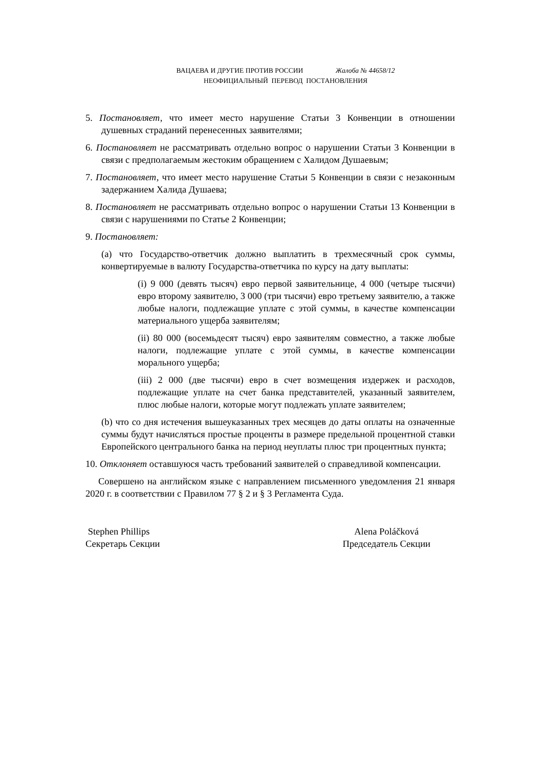ВАЦАЕВА И ДРУГИЕ ПРОТИВ РОССИИ Жалоба № 44658/12
НЕОФИЦИАЛЬНЫЙ ПЕРЕВОД ПОСТАНОВЛЕНИЯ
5. Постановляет, что имеет место нарушение Статьи 3 Конвенции в отношении душевных страданий перенесенных заявителями;
6. Постановляет не рассматривать отдельно вопрос о нарушении Статьи 3 Конвенции в связи с предполагаемым жестоким обращением с Халидом Душаевым;
7. Постановляет, что имеет место нарушение Статьи 5 Конвенции в связи с незаконным задержанием Халида Душаева;
8. Постановляет не рассматривать отдельно вопрос о нарушении Статьи 13 Конвенции в связи с нарушениями по Статье 2 Конвенции;
9. Постановляет:
(a) что Государство-ответчик должно выплатить в трехмесячный срок суммы, конвертируемые в валюту Государства-ответчика по курсу на дату выплаты:
(i) 9 000 (девять тысяч) евро первой заявительнице, 4 000 (четыре тысячи) евро второму заявителю, 3 000 (три тысячи) евро третьему заявителю, а также любые налоги, подлежащие уплате с этой суммы, в качестве компенсации материального ущерба заявителям;
(ii) 80 000 (восемьдесят тысяч) евро заявителям совместно, а также любые налоги, подлежащие уплате с этой суммы, в качестве компенсации морального ущерба;
(iii) 2 000 (две тысячи) евро в счет возмещения издержек и расходов, подлежащие уплате на счет банка представителей, указанный заявителем, плюс любые налоги, которые могут подлежать уплате заявителем;
(b) что со дня истечения вышеуказанных трех месяцев до даты оплаты на означенные суммы будут начисляться простые проценты в размере предельной процентной ставки Европейского центрального банка на период неуплаты плюс три процентных пункта;
10. Отклоняет оставшуюся часть требований заявителей о справедливой компенсации.
Совершено на английском языке с направлением письменного уведомления 21 января 2020 г. в соответствии с Правилом 77 § 2 и § 3 Регламента Суда.
Stephen Phillips
Секретарь Секции
Alena Poláčková
Председатель Секции